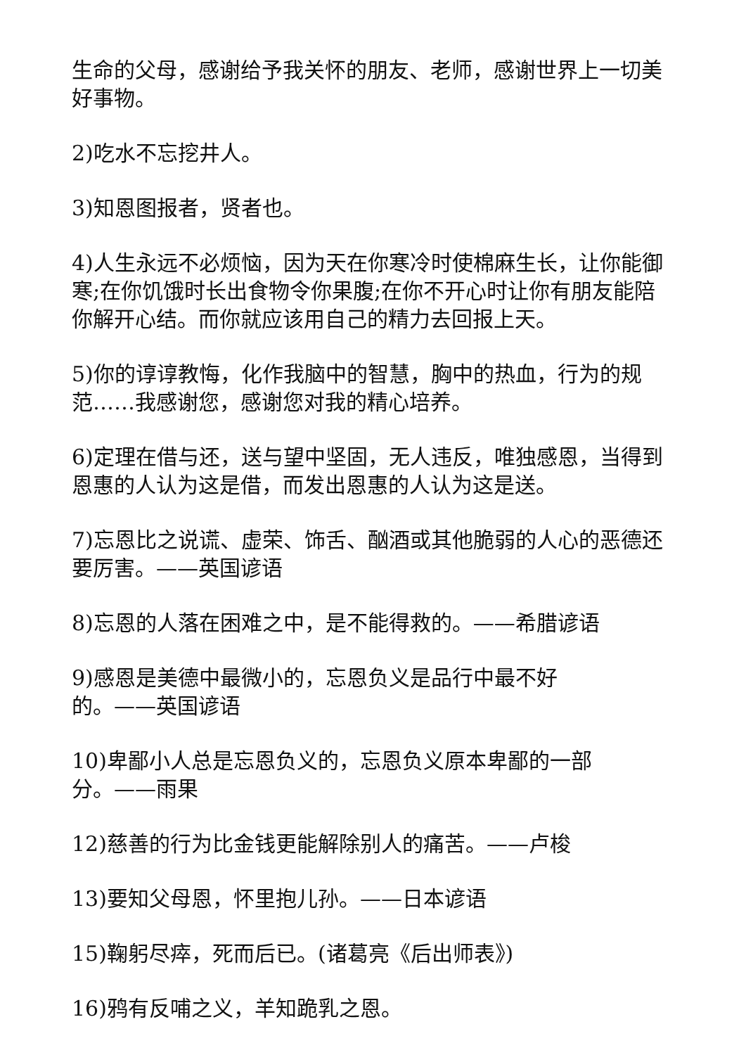生命的父母，感谢给予我关怀的朋友、老师，感谢世界上一切美好事物。
2)吃水不忘挖井人。
3)知恩图报者，贤者也。
4)人生永远不必烦恼，因为天在你寒冷时使棉麻生长，让你能御寒;在你饥饿时长出食物令你果腹;在你不开心时让你有朋友能陪你解开心结。而你就应该用自己的精力去回报上天。
5)你的谆谆教悔，化作我脑中的智慧，胸中的热血，行为的规范……我感谢您，感谢您对我的精心培养。
6)定理在借与还，送与望中坚固，无人违反，唯独感恩，当得到恩惠的人认为这是借，而发出恩惠的人认为这是送。
7)忘恩比之说谎、虚荣、饰舌、酗酒或其他脆弱的人心的恶德还要厉害。——英国谚语
8)忘恩的人落在困难之中，是不能得救的。——希腊谚语
9)感恩是美德中最微小的，忘恩负义是品行中最不好
的。——英国谚语
10)卑鄙小人总是忘恩负义的，忘恩负义原本卑鄙的一部
分。——雨果
12)慈善的行为比金钱更能解除别人的痛苦。——卢梭
13)要知父母恩，怀里抱儿孙。——日本谚语
15)鞠躬尽瘁，死而后已。(诸葛亮《后出师表》)
16)鸦有反哺之义，羊知跪乳之恩。